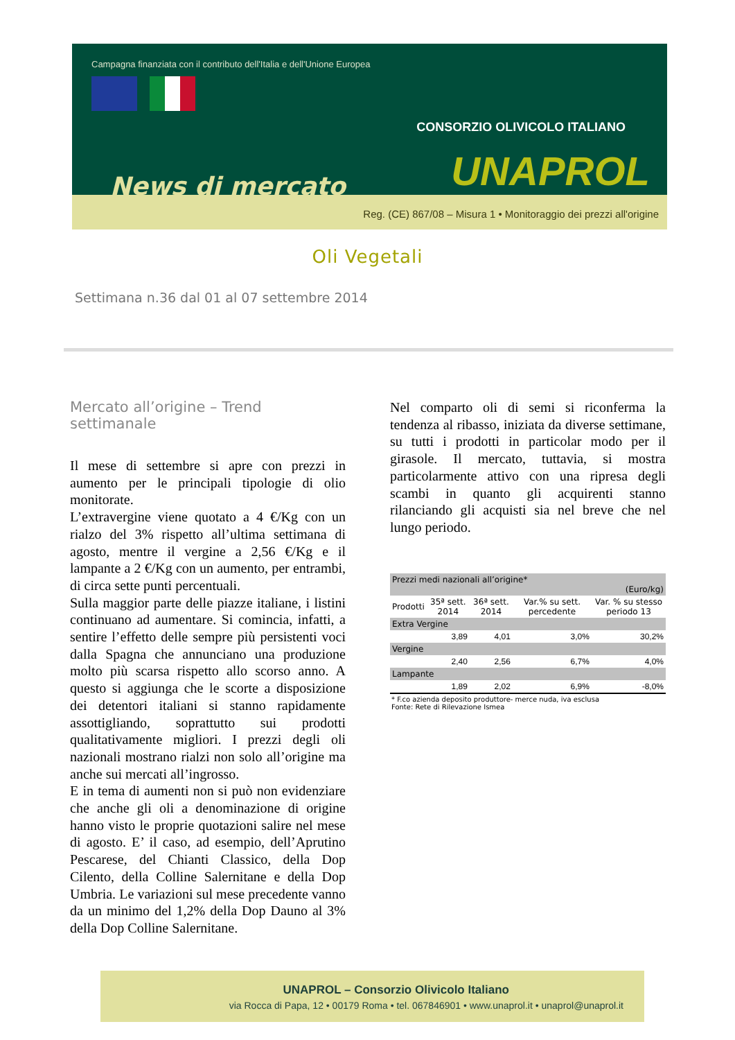Campagna finanziata con il contributo dell'Italia e dell'Unione Europea
News di mercato
CONSORZIO OLIVICOLO ITALIANO
UNAPROL
Reg. (CE) 867/08 – Misura 1 • Monitoraggio dei prezzi all'origine
Oli Vegetali
Settimana n.36 dal 01 al 07 settembre 2014
Mercato all’origine – Trend settimanale
Il mese di settembre si apre con prezzi in aumento per le principali tipologie di olio monitorate.
L’extravergine viene quotato a 4 €/Kg con un rialzo del 3% rispetto all’ultima settimana di agosto, mentre il vergine a 2,56 €/Kg e il lampante a 2 €/Kg con un aumento, per entrambi, di circa sette punti percentuali.
Sulla maggior parte delle piazze italiane, i listini continuano ad aumentare. Si comincia, infatti, a sentire l’effetto delle sempre più persistenti voci dalla Spagna che annunciano una produzione molto più scarsa rispetto allo scorso anno. A questo si aggiunga che le scorte a disposizione dei detentori italiani si stanno rapidamente assottigliando, soprattutto sui prodotti qualitativamente migliori. I prezzi degli oli nazionali mostrano rialzi non solo all’origine ma anche sui mercati all’ingrosso.
E in tema di aumenti non si può non evidenziare che anche gli oli a denominazione di origine hanno visto le proprie quotazioni salire nel mese di agosto. E’ il caso, ad esempio, dell’Aprutino Pescarese, del Chianti Classico, della Dop Cilento, della Colline Salernitane e della Dop Umbria. Le variazioni sul mese precedente vanno da un minimo del 1,2% della Dop Dauno al 3% della Dop Colline Salernitane.
Nel comparto oli di semi si riconferma la tendenza al ribasso, iniziata da diverse settimane, su tutti i prodotti in particolar modo per il girasole. Il mercato, tuttavia, si mostra particolarmente attivo con una ripresa degli scambi in quanto gli acquirenti stanno rilanciando gli acquisti sia nel breve che nel lungo periodo.
| Prezzi medi nazionali all’origine* (Euro/kg) | | | | |
| --- | --- | --- | --- | --- |
| Prodotti | 35ª sett. 2014 | 36ª sett. 2014 | Var.% su sett. percedente | Var. % su stesso periodo 13 |
| Extra Vergine | | | | |
| | 3,89 | 4,01 | 3,0% | 30,2% |
| Vergine | | | | |
| | 2,40 | 2,56 | 6,7% | 4,0% |
| Lampante | | | | |
| | 1,89 | 2,02 | 6,9% | -8,0% |
* F.co azienda deposito produttore- merce nuda, iva esclusa
Fonte: Rete di Rilevazione Ismea
UNAPROL – Consorzio Olivicolo Italiano
via Rocca di Papa, 12 • 00179 Roma • tel. 067846901 • www.unaprol.it • unaprol@unaprol.it